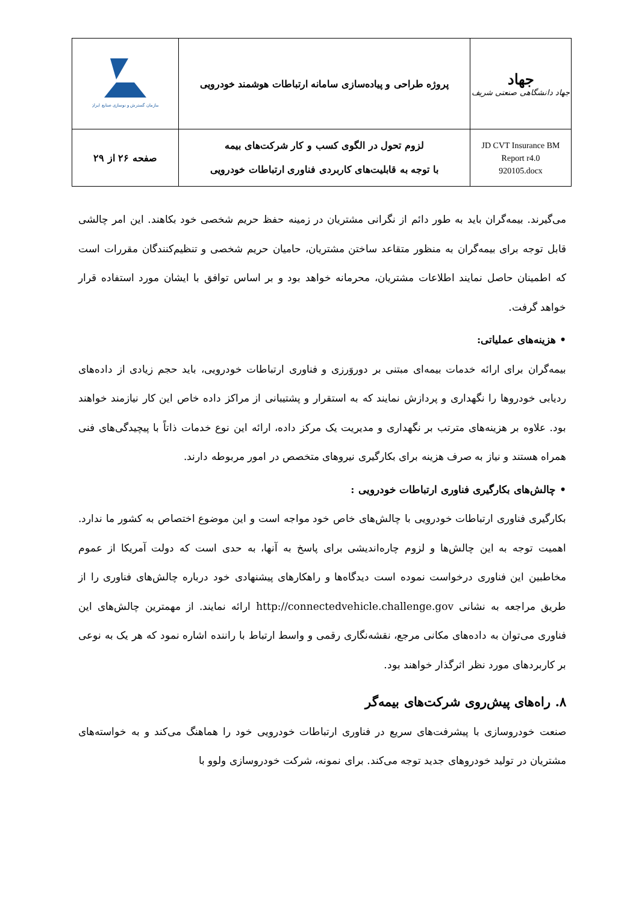| سازمان گسترش و نوسازی صنایع ایران | پروژه طراحی و پیاده‌سازی سامانه ارتباطات هوشمند خودرویی | جهاد جهاد دانشگاهی صنعتی شریف |
| صفحه ۲۶ از ۲۹ | لزوم تحول در الگوی کسب و کار شرکت‌های بیمه با توجه به قابلیت‌های کاربردی فناوری ارتباطات خودرویی | JD CVT Insurance BM Report r4.0 920105.docx |
می‌گیرند. بیمه‌گران باید به طور دائم از نگرانی مشتریان در زمینه حفظ حریم شخصی خود بکاهند. این امر چالشی قابل توجه برای بیمه‌گران به منظور متقاعد ساختن مشتریان، حامیان حریم شخصی و تنظیم‌کنندگان مقررات است که اطمینان حاصل نمایند اطلاعات مشتریان، محرمانه خواهد بود و بر اساس توافق با ایشان مورد استفاده قرار خواهد گرفت.
• هزینه‌های عملیاتی:
بیمه‌گران برای ارائه خدمات بیمه‌ای مبتنی بر دوروَرزی و فناوری ارتباطات خودرویی، باید حجم زیادی از داده‌های ردیابی خودروها را نگهداری و پردازش نمایند که به استقرار و پشتیبانی از مراکز داده خاص این کار نیازمند خواهند بود. علاوه بر هزینه‌های مترتب بر نگهداری و مدیریت یک مرکز داده، ارائه این نوع خدمات ذاتاً با پیچیدگی‌های فنی همراه هستند و نیاز به صرف هزینه برای بکارگیری نیروهای متخصص در امور مربوطه دارند.
• چالش‌های بکارگیری فناوری ارتباطات خودرویی :
بکارگیری فناوری ارتباطات خودرویی با چالش‌های خاص خود مواجه است و این موضوع اختصاص به کشور ما ندارد. اهمیت توجه به این چالش‌ها و لزوم چاره‌اندیشی برای پاسخ به آنها، به حدی است که دولت آمریکا از عموم مخاطبین این فناوری درخواست نموده است دیدگاه‌ها و راهکارهای پیشنهادی خود درباره چالش‌های فناوری را از طریق مراجعه به نشانی http://connectedvehicle.challenge.gov ارائه نمایند. از مهمترین چالش‌های این فناوری می‌توان به داده‌های مکانی مرجع، نقشه‌نگاری رقمی و واسط ارتباط با راننده اشاره نمود که هر یک به نوعی بر کاربردهای مورد نظر اثرگذار خواهند بود.
۸. راه‌های پیش‌روی شرکت‌های بیمه‌گر
صنعت خودروسازی با پیشرفت‌های سریع در فناوری ارتباطات خودرویی خود را هماهنگ می‌کند و به خواسته‌های مشتریان در تولید خودروهای جدید توجه می‌کند. برای نمونه، شرکت خودروسازی ولوو با